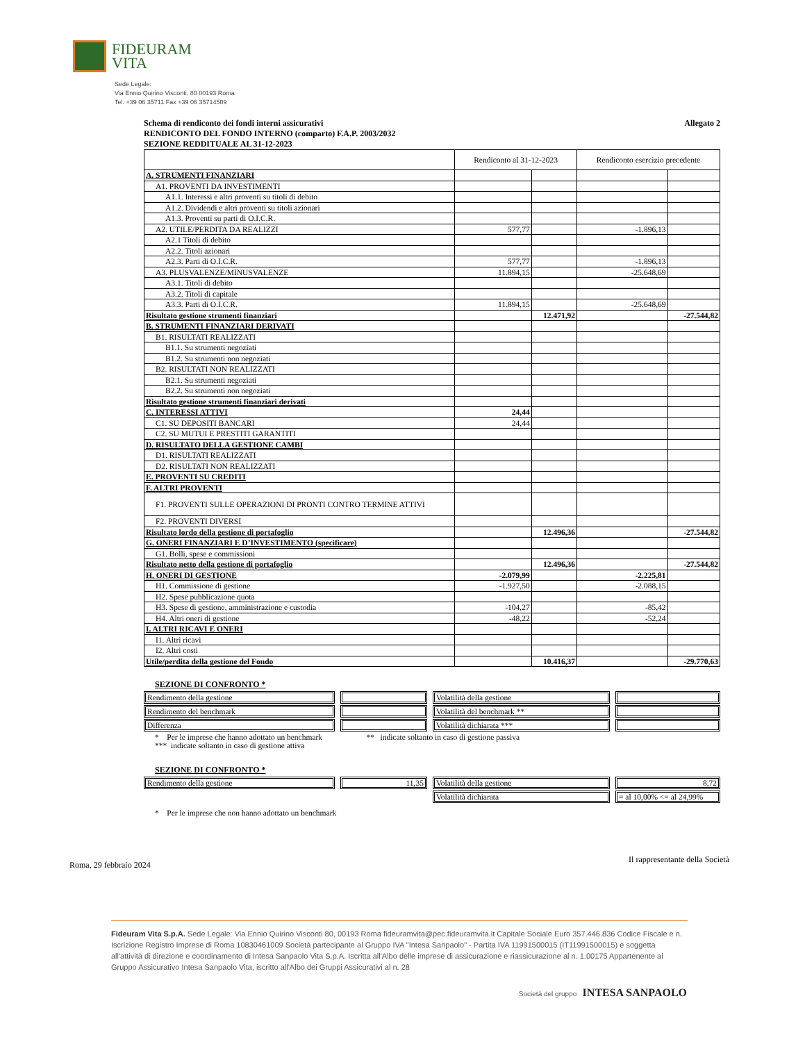FIDEURAM
VITA
Sede Legale:
Via Ennio Quirino Visconti, 80 00193 Roma
Tel. +39 06 35711 Fax +39 06 35714509
Schema di rendiconto dei fondi interni assicurativi Allegato 2
RENDICONTO DEL FONDO INTERNO (comparto) F.A.P. 2003/2032
SEZIONE REDDITUALE AL 31-12-2023
| | Rendiconto al 31-12-2023 | | Rendiconto esercizio precedente | |
| A. STRUMENTI FINANZIARI | | | | |
| A1. PROVENTI DA INVESTIMENTI | | | | |
| A1.1. Interessi e altri proventi su titoli di debito | | | | |
| A1.2. Dividendi e altri proventi su titoli azionari | | | | |
| A1.3. Proventi su parti di O.I.C.R. | | | | |
| A2. UTILE/PERDITA DA REALIZZI | 577,77 | | -1.896,13 | |
| A2.1 Titoli di debito | | | | |
| A2.2. Titoli azionari | | | | |
| A2.3. Parti di O.I.C.R. | 577,77 | | -1.896,13 | |
| A3. PLUSVALENZE/MINUSVALENZE | 11.894,15 | | -25.648,69 | |
| A3.1. Titoli di debito | | | | |
| A3.2. Titoli di capitale | | | | |
| A3.3. Parti di O.I.C.R. | 11.894,15 | | -25.648,69 | |
| Risultato gestione strumenti finanziari | | 12.471,92 | | -27.544,82 |
| B. STRUMENTI FINANZIARI DERIVATI | | | | |
| B1. RISULTATI REALIZZATI | | | | |
| B1.1. Su strumenti negoziati | | | | |
| B1.2. Su strumenti non negoziati | | | | |
| B2. RISULTATI NON REALIZZATI | | | | |
| B2.1. Su strumenti negoziati | | | | |
| B2.2. Su strumenti non negoziati | | | | |
| Risultato gestione strumenti finanziari derivati | | | | |
| C. INTERESSI ATTIVI | 24,44 | | | |
| C1. SU DEPOSITI BANCARI | 24,44 | | | |
| C2. SU MUTUI E PRESTITI GARANTITI | | | | |
| D. RISULTATO DELLA GESTIONE CAMBI | | | | |
| D1. RISULTATI REALIZZATI | | | | |
| D2. RISULTATI NON REALIZZATI | | | | |
| E. PROVENTI SU CREDITI | | | | |
| F. ALTRI PROVENTI | | | | |
| F1. PROVENTI SULLE OPERAZIONI DI PRONTI CONTRO TERMINE ATTIVI | | | | |
| F2. PROVENTI DIVERSI | | | | |
| Risultato lordo della gestione di portafoglio | | 12.496,36 | | -27.544,82 |
| G. ONERI FINANZIARI E D’INVESTIMENTO (specificare) | | | | |
| G1. Bolli, spese e commissioni | | | | |
| Risultato netto della gestione di portafoglio | | 12.496,36 | | -27.544,82 |
| H. ONERI DI GESTIONE | -2.079,99 | | -2.225,81 | |
| H1. Commissione di gestione | -1.927,50 | | -2.088,15 | |
| H2. Spese pubblicazione quota | | | | |
| H3. Spese di gestione, amministrazione e custodia | -104,27 | | -85,42 | |
| H4. Altri oneri di gestione | -48,22 | | -52,24 | |
| I. ALTRI RICAVI E ONERI | | | | |
| I1. Altri ricavi | | | | |
| I2. Altri costi | | | | |
| Utile/perdita della gestione del Fondo | | 10.416,37 | | -29.770,63 |
SEZIONE DI CONFRONTO *
| Rendimento della gestione | | Volatilità della gestione | |
| Rendimento del benchmark | | Volatilità del benchmark ** | |
| Differenza | | Volatilità dichiarata *** | |
* Per le imprese che hanno adottato un benchmark ** indicate soltanto in caso di gestione passiva
*** indicate soltanto in caso di gestione attiva
SEZIONE DI CONFRONTO *
| Rendimento della gestione | 11,35 | Volatilità della gestione | 8,72 |
| | | Volatilità dichiarata | = al 10,00% <= al 24,99% |
* Per le imprese che non hanno adottato un benchmark
Roma, 29 febbraio 2024 Il rappresentante della Società
Fideuram Vita S.p.A. Sede Legale: Via Ennio Quirino Visconti 80, 00193 Roma fideuramvita@pec.fideuramvita.it Capitale Sociale Euro 357.446.836 Codice Fiscale e n. Iscrizione Registro Imprese di Roma 10830461009 Società partecipante al Gruppo IVA "Intesa Sanpaolo" - Partita IVA 11991500015 (IT11991500015) e soggetta all'attività di direzione e coordinamento di Intesa Sanpaolo Vita S.p.A. Iscritta all'Albo delle imprese di assicurazione e riassicurazione al n. 1.00175 Appartenente al Gruppo Assicurativo Intesa Sanpaolo Vita, iscritto all'Albo dei Gruppi Assicurativi al n. 28
Società del gruppo INTESA SANPAOLO